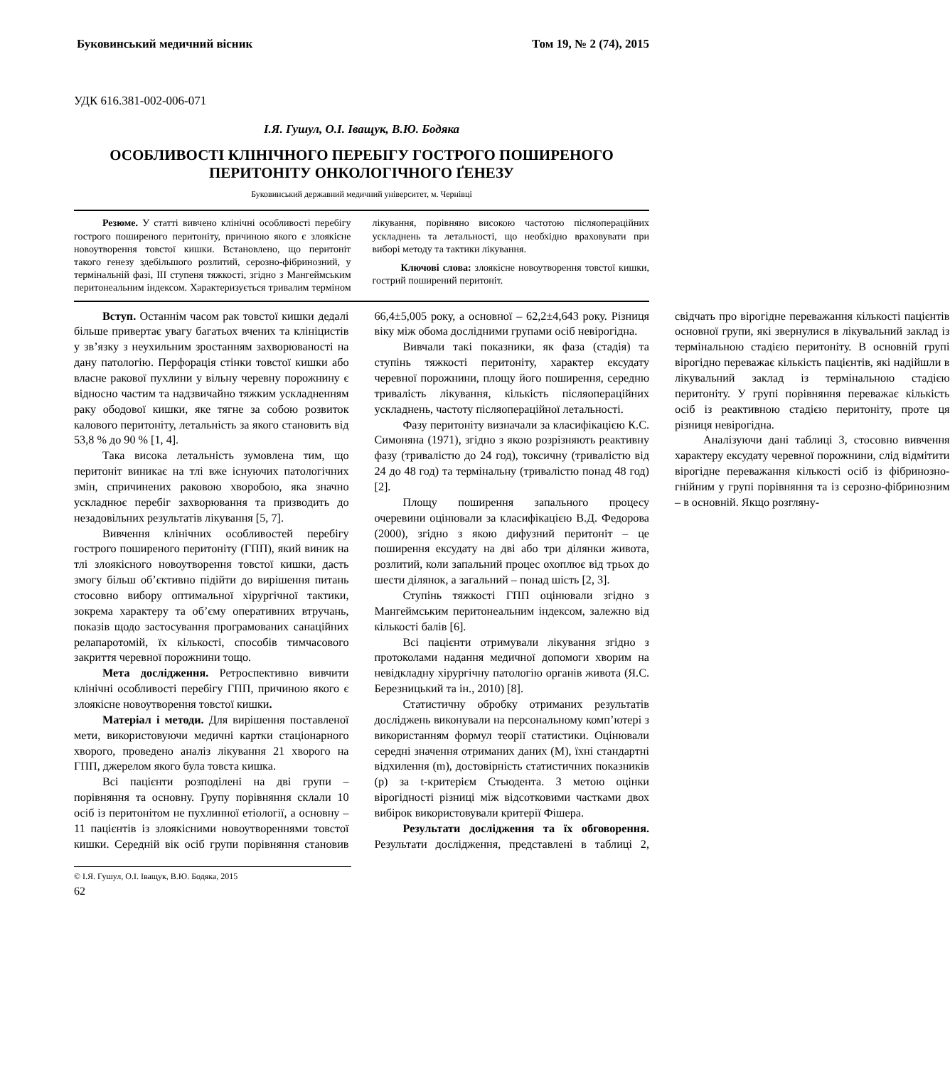Буковинський медичний вісник Том 19, № 2 (74), 2015
УДК 616.381-002-006-071
І.Я. Гушул, О.І. Іващук, В.Ю. Бодяка
ОСОБЛИВОСТІ КЛІНІЧНОГО ПЕРЕБІГУ ГОСТРОГО ПОШИРЕНОГО ПЕРИТОНІТУ ОНКОЛОГІЧНОГО ҐЕНЕЗУ
Буковинський державний медичний університет, м. Чернівці
Резюме. У статті вивчено клінічні особливості перебігу гострого поширеного перитоніту, причиною якого є злоякісне новоутворення товстої кишки. Встановлено, що перитоніт такого генезу здебільшого розлитий, серозно-фібринозний, у термінальній фазі, ІІІ ступеня тяжкості, згідно з Мангеймським перитонеальним індексом. Характеризується тривалим терміном лікування, порівняно високою частотою післяопераційних ускладнень та летальності, що необхідно враховувати при виборі методу та тактики лікування.
Ключові слова: злоякісне новоутворення товстої кишки, гострий поширений перитоніт.
Вступ. Останнім часом рак товстої кишки дедалі більше привертає увагу багатьох вчених та клініцистів у зв’язку з неухильним зростанням захворюваності на дану патологію. Перфорація стінки товстої кишки або власне ракової пухлини у вільну черевну порожнину є відносно частим та надзвичайно тяжким ускладненням раку ободової кишки, яке тягне за собою розвиток калового перитоніту, летальність за якого становить від 53,8 % до 90 % [1, 4].
Така висока летальність зумовлена тим, що перитоніт виникає на тлі вже існуючих патологічних змін, спричинених раковою хворобою, яка значно ускладнює перебіг захворювання та призводить до незадовільних результатів лікування [5, 7].
Вивчення клінічних особливостей перебігу гострого поширеного перитоніту (ГПП), який виник на тлі злоякісного новоутворення товстої кишки, дасть змогу більш об’єктивно підійти до вирішення питань стосовно вибору оптимальної хірургічної тактики, зокрема характеру та об’єму оперативних втручань, показів щодо застосування програмованих санаційних релапаротомій, їх кількості, способів тимчасового закриття черевної порожнини тощо.
Мета дослідження. Ретроспективно вивчити клінічні особливості перебігу ГПП, причиною якого є злоякісне новоутворення товстої кишки.
Матеріал і методи. Для вирішення поставленої мети, використовуючи медичні картки стаціонарного хворого, проведено аналіз лікування 21 хворого на ГПП, джерелом якого була товста кишка.
Всі пацієнти розподілені на дві групи – порівняння та основну. Групу порівняння склали 10 осіб із перитонітом не пухлинної етіології, а основну – 11 пацієнтів із злоякісними новоутвореннями товстої кишки. Середній вік осіб групи порівняння становив 66,4±5,005 року, а основної – 62,2±4,643 року. Різниця віку між обома дослідними групами осіб невірогідна.
Вивчали такі показники, як фаза (стадія) та ступінь тяжкості перитоніту, характер ексудату черевної порожнини, площу його поширення, середню тривалість лікування, кількість післяопераційних ускладнень, частоту післяопераційної летальності.
Фазу перитоніту визначали за класифікацією К.С. Симоняна (1971), згідно з якою розрізняють реактивну фазу (тривалістю до 24 год), токсичну (тривалістю від 24 до 48 год) та термінальну (тривалістю понад 48 год) [2].
Площу поширення запального процесу очеревини оцінювали за класифікацією В.Д. Федорова (2000), згідно з якою дифузний перитоніт – це поширення ексудату на дві або три ділянки живота, розлитий, коли запальний процес охоплює від трьох до шести ділянок, а загальний – понад шість [2, 3].
Ступінь тяжкості ГПП оцінювали згідно з Мангеймським перитонеальним індексом, залежно від кількості балів [6].
Всі пацієнти отримували лікування згідно з протоколами надання медичної допомоги хворим на невідкладну хірургічну патологію органів живота (Я.С. Березницький та ін., 2010) [8].
Статистичну обробку отриманих результатів досліджень виконували на персональному комп’ютері з використанням формул теорії статистики. Оцінювали середні значення отриманих даних (М), їхні стандартні відхилення (m), достовірність статистичних показників (р) за t-критерієм Стьюдента. З метою оцінки вірогідності різниці між відсотковими частками двох вибірок використовували критерії Фішера.
Результати дослідження та їх обговорення. Результати дослідження, представлені в таблиці 2, свідчать про вірогідне переважання кількості пацієнтів основної групи, які звернулися в лікувальний заклад із термінальною стадією перитоніту. В основній групі вірогідно переважає кількість пацієнтів, які надійшли в лікувальний заклад із термінальною стадією перитоніту. У групі порівняння переважає кількість осіб із реактивною стадією перитоніту, проте ця різниця невірогідна.
Аналізуючи дані таблиці 3, стосовно вивчення характеру ексудату черевної порожнини, слід відмітити вірогідне переважання кількості осіб із фібринозно-гнійним у групі порівняння та із серозно-фібринозним – в основній. Якщо розгляну-
© І.Я. Гушул, О.І. Іващук, В.Ю. Бодяка, 2015
62